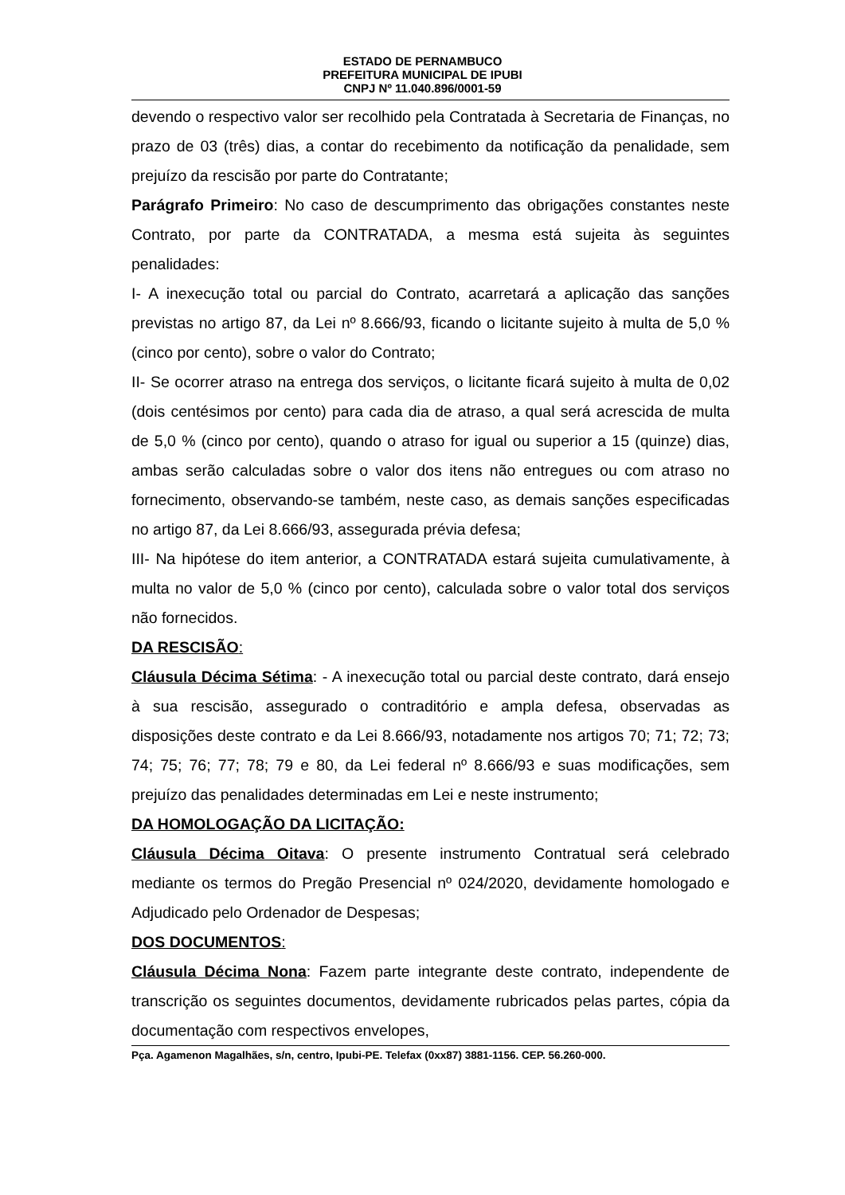ESTADO DE PERNAMBUCO
PREFEITURA MUNICIPAL DE IPUBI
CNPJ Nº 11.040.896/0001-59
devendo o respectivo valor ser recolhido pela Contratada à Secretaria de Finanças, no prazo de 03 (três) dias, a contar do recebimento da notificação da penalidade, sem prejuízo da rescisão por parte do Contratante;
Parágrafo Primeiro: No caso de descumprimento das obrigações constantes neste Contrato, por parte da CONTRATADA, a mesma está sujeita às seguintes penalidades:
I- A inexecução total ou parcial do Contrato, acarretará a aplicação das sanções previstas no artigo 87, da Lei nº 8.666/93, ficando o licitante sujeito à multa de 5,0 % (cinco por cento), sobre o valor do Contrato;
II- Se ocorrer atraso na entrega dos serviços, o licitante ficará sujeito à multa de 0,02 (dois centésimos por cento) para cada dia de atraso, a qual será acrescida de multa de 5,0 % (cinco por cento), quando o atraso for igual ou superior a 15 (quinze) dias, ambas serão calculadas sobre o valor dos itens não entregues ou com atraso no fornecimento, observando-se também, neste caso, as demais sanções especificadas no artigo 87, da Lei 8.666/93, assegurada prévia defesa;
III- Na hipótese do item anterior, a CONTRATADA estará sujeita cumulativamente, à multa no valor de 5,0 % (cinco por cento), calculada sobre o valor total dos serviços não fornecidos.
DA RESCISÃO:
Cláusula Décima Sétima: - A inexecução total ou parcial deste contrato, dará ensejo à sua rescisão, assegurado o contraditório e ampla defesa, observadas as disposições deste contrato e da Lei 8.666/93, notadamente nos artigos 70; 71; 72; 73; 74; 75; 76; 77; 78; 79 e 80, da Lei federal nº 8.666/93 e suas modificações, sem prejuízo das penalidades determinadas em Lei e neste instrumento;
DA HOMOLOGAÇÃO DA LICITAÇÃO:
Cláusula Décima Oitava: O presente instrumento Contratual será celebrado mediante os termos do Pregão Presencial nº 024/2020, devidamente homologado e Adjudicado pelo Ordenador de Despesas;
DOS DOCUMENTOS:
Cláusula Décima Nona: Fazem parte integrante deste contrato, independente de transcrição os seguintes documentos, devidamente rubricados pelas partes, cópia da documentação com respectivos envelopes,
Pça. Agamenon Magalhães, s/n, centro, Ipubi-PE. Telefax (0xx87) 3881-1156. CEP. 56.260-000.